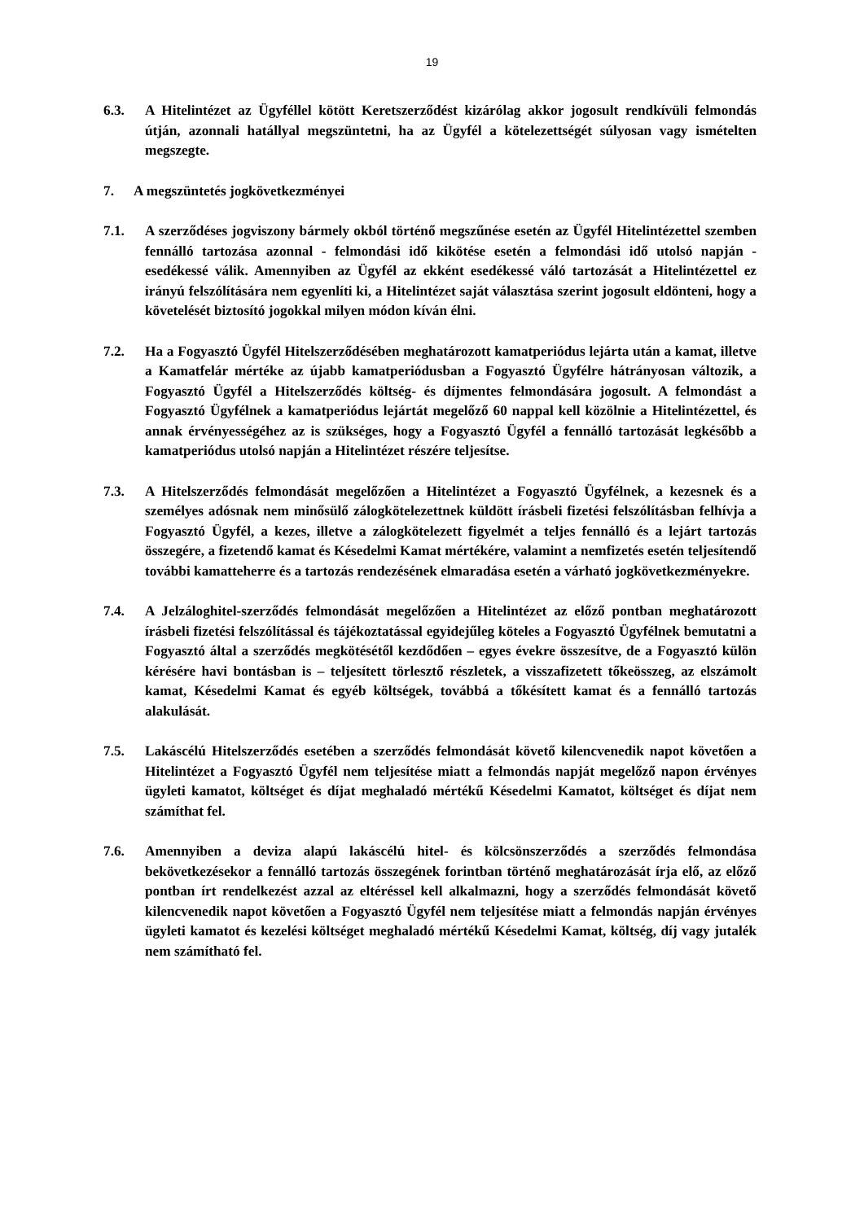19
6.3. A Hitelintézet az Ügyféllel kötött Keretszerződést kizárólag akkor jogosult rendkívüli felmondás útján, azonnali hatállyal megszüntetni, ha az Ügyfél a kötelezettségét súlyosan vagy ismételten megszegte.
7. A megszüntetés jogkövetkezményei
7.1. A szerződéses jogviszony bármely okból történő megszűnése esetén az Ügyfél Hitelintézettel szemben fennálló tartozása azonnal - felmondási idő kikötése esetén a felmondási idő utolsó napján - esedékessé válik. Amennyiben az Ügyfél az ekként esedékessé váló tartozását a Hitelintézettel ez irányú felszólítására nem egyenlíti ki, a Hitelintézet saját választása szerint jogosult eldönteni, hogy a követelését biztosító jogokkal milyen módon kíván élni.
7.2. Ha a Fogyasztó Ügyfél Hitelszerződésében meghatározott kamatperiódus lejárta után a kamat, illetve a Kamatfelár mértéke az újabb kamatperiódusban a Fogyasztó Ügyfélre hátrányosan változik, a Fogyasztó Ügyfél a Hitelszerződés költség- és díjmentes felmondására jogosult. A felmondást a Fogyasztó Ügyfélnek a kamatperiódus lejártát megelőző 60 nappal kell közölnie a Hitelintézettel, és annak érvényességéhez az is szükséges, hogy a Fogyasztó Ügyfél a fennálló tartozását legkésőbb a kamatperiódus utolsó napján a Hitelintézet részére teljesítse.
7.3. A Hitelszerződés felmondását megelőzően a Hitelintézet a Fogyasztó Ügyfélnek, a kezesnek és a személyes adósnak nem minősülő zálogkötelezettnek küldött írásbeli fizetési felszólításban felhívja a Fogyasztó Ügyfél, a kezes, illetve a zálogkötelezett figyelmét a teljes fennálló és a lejárt tartozás összegére, a fizetendő kamat és Késedelmi Kamat mértékére, valamint a nemfizetés esetén teljesítendő további kamatteherre és a tartozás rendezésének elmaradása esetén a várható jogkövetkezményekre.
7.4. A Jelzáloghitel-szerződés felmondását megelőzően a Hitelintézet az előző pontban meghatározott írásbeli fizetési felszólítással és tájékoztatással egyidejűleg köteles a Fogyasztó Ügyfélnek bemutatni a Fogyasztó által a szerződés megkötésétől kezdődően – egyes évekre összesítve, de a Fogyasztó külön kérésére havi bontásban is – teljesített törlesztő részletek, a visszafizetett tőkeösszeg, az elszámolt kamat, Késedelmi Kamat és egyéb költségek, továbbá a tőkésített kamat és a fennálló tartozás alakulását.
7.5. Lakáscélú Hitelszerződés esetében a szerződés felmondását követő kilencvenedik napot követően a Hitelintézet a Fogyasztó Ügyfél nem teljesítése miatt a felmondás napját megelőző napon érvényes ügyleti kamatot, költséget és díjat meghaladó mértékű Késedelmi Kamatot, költséget és díjat nem számíthat fel.
7.6. Amennyiben a deviza alapú lakáscélú hitel- és kölcsönszerződés a szerződés felmondása bekövetkezésekor a fennálló tartozás összegének forintban történő meghatározását írja elő, az előző pontban írt rendelkezést azzal az eltéréssel kell alkalmazni, hogy a szerződés felmondását követő kilencvenedik napot követően a Fogyasztó Ügyfél nem teljesítése miatt a felmondás napján érvényes ügyleti kamatot és kezelési költséget meghaladó mértékű Késedelmi Kamat, költség, díj vagy jutalék nem számítható fel.